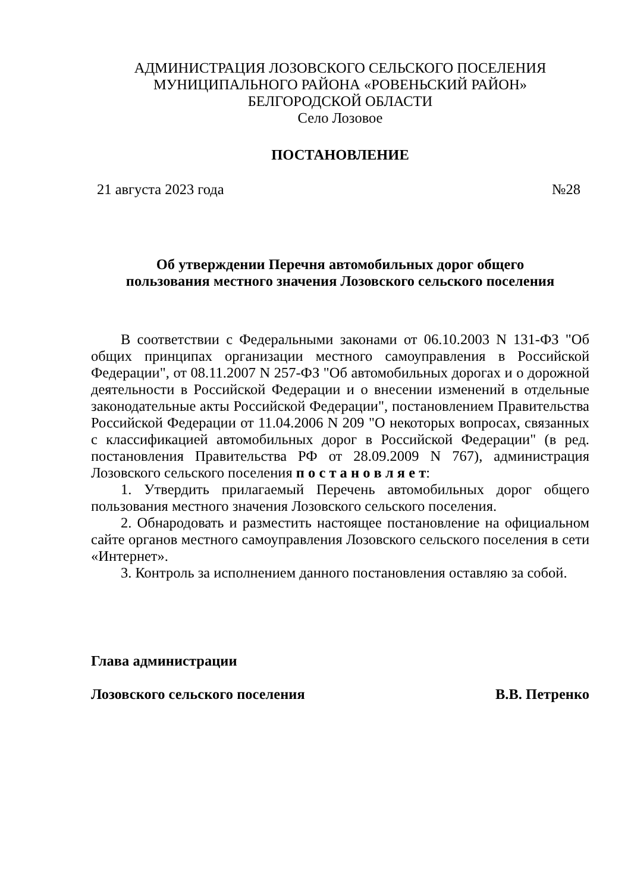АДМИНИСТРАЦИЯ ЛОЗОВСКОГО СЕЛЬСКОГО ПОСЕЛЕНИЯ
МУНИЦИПАЛЬНОГО РАЙОНА «РОВЕНЬСКИЙ РАЙОН»
БЕЛГОРОДСКОЙ ОБЛАСТИ
Село Лозовое
ПОСТАНОВЛЕНИЕ
21 августа 2023 года №28
Об утверждении Перечня автомобильных дорог общего
пользования местного значения Лозовского сельского поселения
В соответствии с Федеральными законами от 06.10.2003 N 131-ФЗ "Об общих принципах организации местного самоуправления в Российской Федерации", от 08.11.2007 N 257-ФЗ "Об автомобильных дорогах и о дорожной деятельности в Российской Федерации и о внесении изменений в отдельные законодательные акты Российской Федерации", постановлением Правительства Российской Федерации от 11.04.2006 N 209 "О некоторых вопросах, связанных с классификацией автомобильных дорог в Российской Федерации" (в ред. постановления Правительства РФ от 28.09.2009 N 767), администрация Лозовского сельского поселения п о с т а н о в л я е т:
1. Утвердить прилагаемый Перечень автомобильных дорог общего пользования местного значения Лозовского сельского поселения.
2. Обнародовать и разместить настоящее постановление на официальном сайте органов местного самоуправления Лозовского сельского поселения в сети «Интернет».
3. Контроль за исполнением данного постановления оставляю за собой.
Глава администрации
Лозовского сельского поселения В.В. Петренко